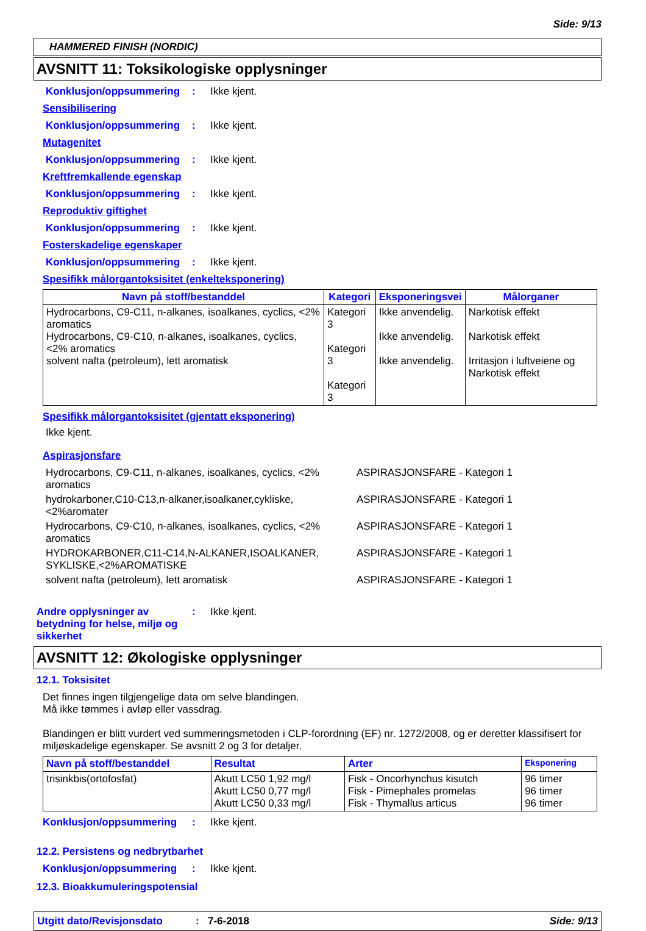Side: 9/13
HAMMERED FINISH (NORDIC)
AVSNITT 11: Toksikologiske opplysninger
Konklusjon/oppsummering: Ikke kjent.
Sensibilisering
Konklusjon/oppsummering: Ikke kjent.
Mutagenitet
Konklusjon/oppsummering: Ikke kjent.
Kreftfremkallende egenskap
Konklusjon/oppsummering: Ikke kjent.
Reproduktiv giftighet
Konklusjon/oppsummering: Ikke kjent.
Fosterskadelige egenskaper
Konklusjon/oppsummering: Ikke kjent.
Spesifikk målorgantoksisitet (enkelteksponering)
| Navn på stoff/bestanddel | Kategori | Eksponeringsvei | Målorganer |
| --- | --- | --- | --- |
| Hydrocarbons, C9-C11, n-alkanes, isoalkanes, cyclics, <2% aromatics Hydrocarbons, C9-C10, n-alkanes, isoalkanes, cyclics, <2% aromatics solvent nafta (petroleum), lett aromatisk | Kategori 3 Kategori 3 Kategori 3 | Ikke anvendelig. Ikke anvendelig. Ikke anvendelig. | Narkotisk effekt Narkotisk effekt Irritasjon i luftveiene og Narkotisk effekt |
Spesifikk målorgantoksisitet (gjentatt eksponering)
Ikke kjent.
Aspirasjonsfare
| Hydrocarbons, C9-C11, n-alkanes, isoalkanes, cyclics, <2% aromatics | ASPIRASJONSFARE - Kategori 1 |
| hydrokarboner,C10-C13,n-alkaner,isoalkaner,cykliske, <2%aromater | ASPIRASJONSFARE - Kategori 1 |
| Hydrocarbons, C9-C10, n-alkanes, isoalkanes, cyclics, <2% aromatics | ASPIRASJONSFARE - Kategori 1 |
| HYDROKARBONER,C11-C14,N-ALKANER,ISOALKANER, SYKLISKE,<2%AROMATISKE | ASPIRASJONSFARE - Kategori 1 |
| solvent nafta (petroleum), lett aromatisk | ASPIRASJONSFARE - Kategori 1 |
Andre opplysninger av betydning for helse, miljø og sikkerhet: Ikke kjent.
AVSNITT 12: Økologiske opplysninger
12.1. Toksisitet
Det finnes ingen tilgjengelige data om selve blandingen.
Må ikke tømmes i avløp eller vassdrag.
Blandingen er blitt vurdert ved summeringsmetoden i CLP-forordning (EF) nr. 1272/2008, og er deretter klassifisert for miljøskadelige egenskaper. Se avsnitt 2 og 3 for detaljer.
| Navn på stoff/bestanddel | Resultat | Arter | Eksponering |
| --- | --- | --- | --- |
| trisinkbis(ortofosfat) | Akutt LC50 1,92 mg/l Akutt LC50 0,77 mg/l Akutt LC50 0,33 mg/l | Fisk - Oncorhynchus kisutch Fisk - Pimephales promelas Fisk - Thymallus articus | 96 timer 96 timer 96 timer |
Konklusjon/oppsummering: Ikke kjent.
12.2. Persistens og nedbrytbarhet
Konklusjon/oppsummering: Ikke kjent.
12.3. Bioakkumuleringspotensial
Utgitt dato/Revisjonsdato: 7-6-2018 Side: 9/13